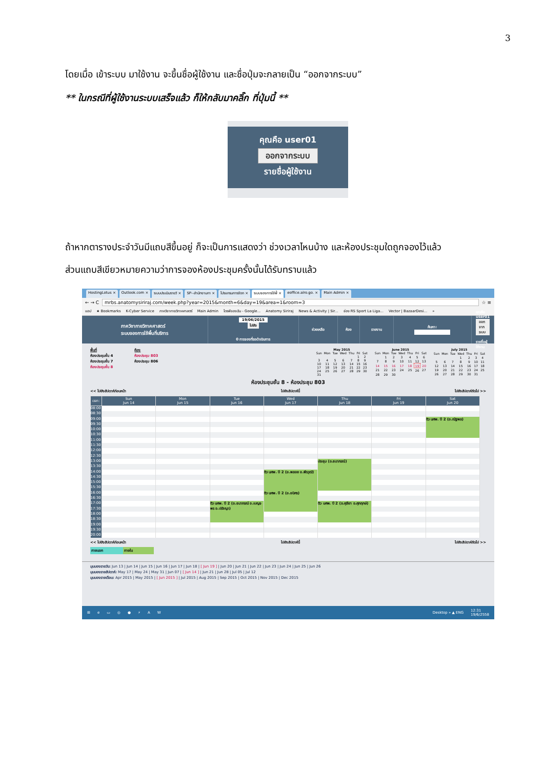3
โดยเมื่อ เข้าระบบ มาใช้งาน จะขึ้นชื่อผู้ใช้งาน และชื่อปุ่มจะกลายเป็น “ออกจากระบบ”
** ในกรณีที่ผู้ใช้งานระบบเสร็จแล้ว ก็ให้กลับมาคลิ๊ก ที่ปุ่มนี้ **
คุณคือ user01
ออกจากระบบ
รายชื่อผู้ใช้งาน
ถ้าหากตารางประจำวันมีแถบสีขึ้นอยู่ ก็จะเป็นการแสดงว่า ช่วงเวลาไหนบ้าง และห้องประชุมใดถูกจองไว้แล้ว
ส่วนแถบสีเขียวหมายความว่าการจองห้องประชุมครั้งนั้นได้รับทราบแล้ว
HostingLotus × Outlook.com × ระบบประเมินรายวิ × SP--สำนักงานกา × โปรแกรมการจัดก × ระบบจองการใช้พื้ × eoffice.alro.go. × Main Admin ×
← → C
mrbs.anatomysiriraj.com/week.php?year=2015&month=6&day=19&area=1&room=3
☆ ≡
แอป ★ Bookmarks K-Cyber Service ภาควิชากายวิภาคศาสตร์ Main Admin ไดรฟ์ของฉัน - Google... Anatomy Siriraj News & Activity | Sir... ช่อง RS Sport La Liga... Vector | BazaarDesi... »
ภาควิชากายวิภาคศาสตร์
ระบบจองการใช้พื้นที่บริการ
19/06/2015
ไปยัง
0 การจองที่รอดำเนินการ
ช่วยเหลือ ห้อง รายงาน ค้นหา: คุณคือ user01
ออกจากระบบ
รายชื่อผู้ใช้งาน
พื้นที่
ห้องประชุมชั้น 4
ห้องประชุมชั้น 7
ห้องประชุมชั้น 8
ห้อง
ห้องประชุม 803
ห้องประชุม 806
May 2015
| Sun | Mon | Tue | Wed | Thu | Fri | Sat |
| --- | --- | --- | --- | --- | --- | --- |
| | | | | | 1 | 2 |
| 3 | 4 | 5 | 6 | 7 | 8 | 9 |
| 10 | 11 | 12 | 13 | 14 | 15 | 16 |
| 17 | 18 | 19 | 20 | 21 | 22 | 23 |
| 24 | 25 | 26 | 27 | 28 | 29 | 30 |
| 31 | | | | | | |
June 2015
| Sun | Mon | Tue | Wed | Thu | Fri | Sat |
| --- | --- | --- | --- | --- | --- | --- |
| | 1 | 2 | 3 | 4 | 5 | 6 |
| 7 | 8 | 9 | 10 | 11 | 12 | 13 |
| 14 | 15 | 16 | 17 | 18 | 19 | 20 |
| 21 | 22 | 23 | 24 | 25 | 26 | 27 |
| 28 | 29 | 30 | | | | |
July 2015
| Sun | Mon | Tue | Wed | Thu | Fri | Sat |
| --- | --- | --- | --- | --- | --- | --- |
| | | | 1 | 2 | 3 | 4 |
| 5 | 6 | 7 | 8 | 9 | 10 | 11 |
| 12 | 13 | 14 | 15 | 16 | 17 | 18 |
| 19 | 20 | 21 | 22 | 23 | 24 | 25 |
| 26 | 27 | 28 | 29 | 30 | 31 | |
ห้องประชุมชั้น 8 - ห้องประชุม 803
<< ไปยังสัปดาห์ก่อนหน้า ไปยังสัปดาห์นี้ ไปยังสัปดาห์ถัดไป >>
| เวลา: | Sun Jun 14 | Mon Jun 15 | Tue Jun 16 | Wed Jun 17 | Thu Jun 18 | Fri Jun 19 | Sat Jun 20 |
| --- | --- | --- | --- | --- | --- | --- | --- |
| 08:00 | | | | | | | |
| 08:30 | | | | | | | |
| 09:00 | | | | | | | ติว นศพ. ปี 2 (อ.ณัฐพล) |
| 09:30 | | | | | | | |
| 10:00 | | | | | | | |
| 10:30 | | | | | | | |
| 11:00 | | | | | | | |
| 11:30 | | | | | | | |
| 12:00 | | | | | | | |
| 12:30 | | | | | | | |
| 13:00 | | | | | ประชุม (อ.ธนาภรณ์) | | |
| 13:30 | | | | | | | |
| 14:00 | | | | ติว นศพ. ปี 2 (อ.พลอย อ.พีรวุฒิ) | | | |
| 14:30 | | | | | | | |
| 15:00 | | | | | | | |
| 15:30 | | | | | | | |
| 16:00 | | | | ติว นศพ. ปี 2 (อ.ธนิศร) | | | |
| 16:30 | | | | | | | |
| 17:00 | | | ติว นศพ. ปี 2 (อ.ธนาภรณ์ อ.เบญจพร อ.ปรัชญา) | | ติว นศพ. ปี 2 (อ.ฅุลียา อ.ศุภฤกษ์) | | |
| 17:30 | | | | | | | |
| 18:00 | | | | | | | |
| 18:30 | | | | | | | |
| 19:00 | | | | | | | |
| 19:30 | | | | | | | |
| 20:00 | | | | | | | |
<< ไปยังสัปดาห์ก่อนหน้า ไปยังสัปดาห์นี้ ไปยังสัปดาห์ถัดไป >>
ภายนอก ภายใน
มุมมองรายวัน: Jun 13 | Jun 14 | Jun 15 | Jun 16 | Jun 17 | Jun 18 | [ Jun 19 ] | Jun 20 | Jun 21 | Jun 22 | Jun 23 | Jun 24 | Jun 25 | Jun 26
มุมมองรายสัปดาห์: May 17 | May 24 | May 31 | Jun 07 | [ Jun 14 ] | Jun 21 | Jun 28 | Jul 05 | Jul 12
มุมมองรายเดือน: Apr 2015 | May 2015 | [ Jun 2015 ] | Jul 2015 | Aug 2015 | Sep 2015 | Oct 2015 | Nov 2015 | Dec 2015
⊞ e ▭ ◎ ● ⚡ A W Desktop » ▲ ENG 12:31
19/6/2558